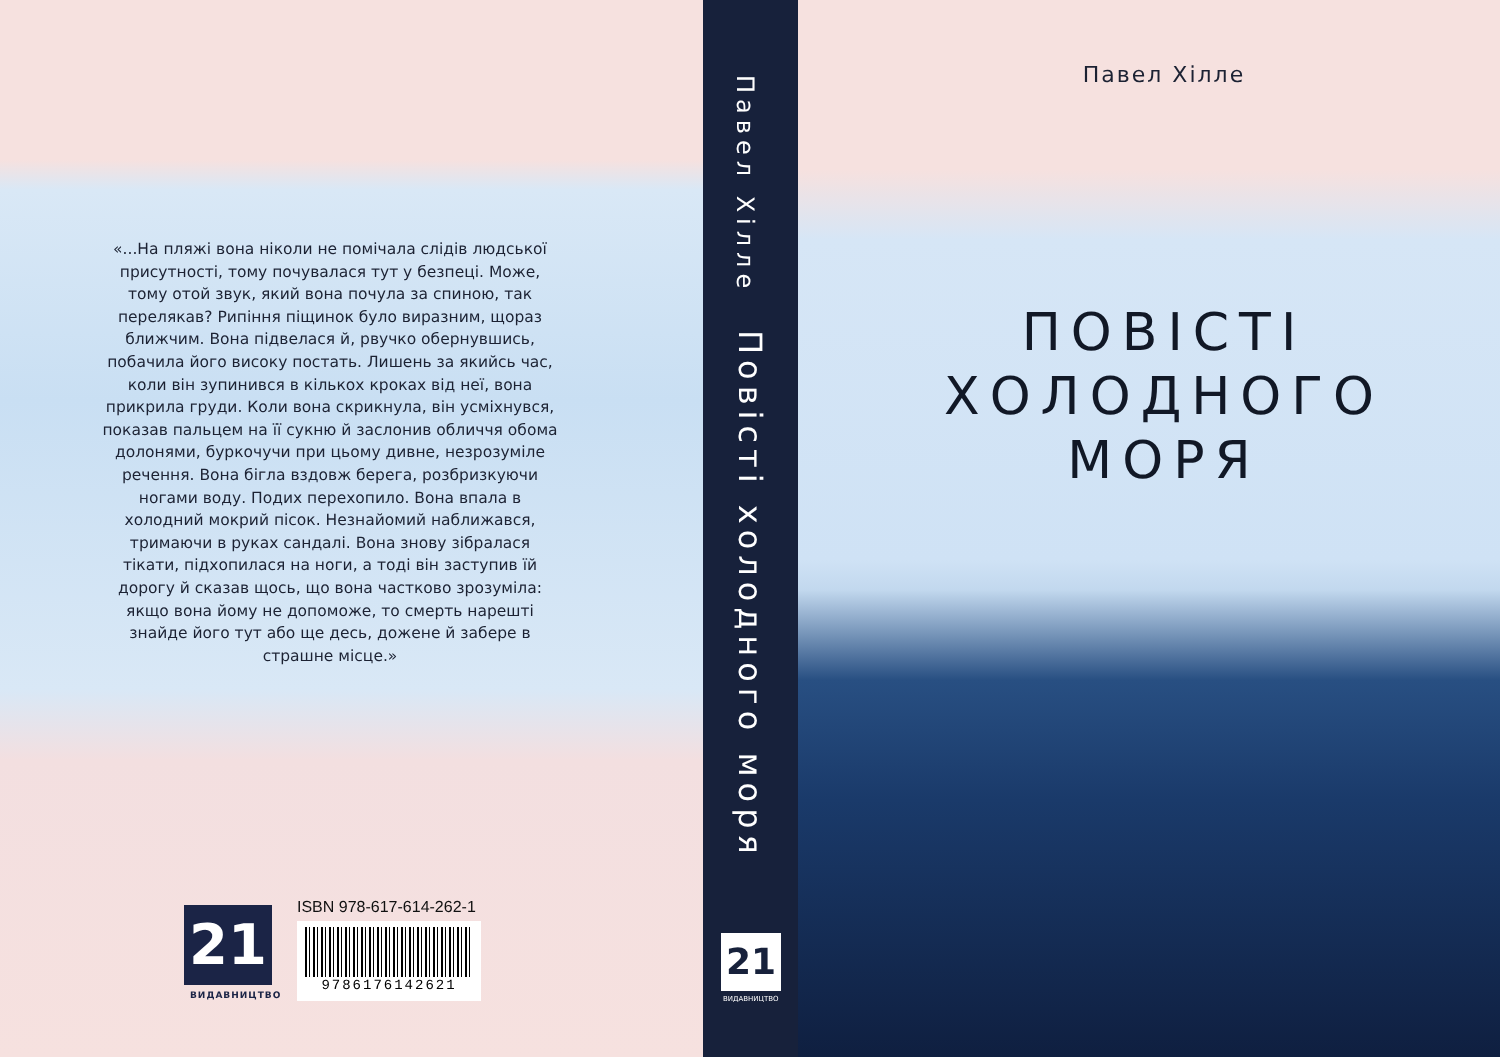«...На пляжі вона ніколи не помічала слідів людської присутності, тому почувалася тут у безпеці. Може, тому отой звук, який вона почула за спиною, так перелякав? Рипіння піщинок було виразним, щораз ближчим. Вона підвелася й, рвучко обернувшись, побачила його високу постать. Лишень за якийсь час, коли він зупинився в кількох кроках від неї, вона прикрила груди. Коли вона скрикнула, він усміхнувся, показав пальцем на її сукню й заслонив обличчя обома долонями, буркочучи при цьому дивне, незрозуміле речення. Вона бігла вздовж берега, розбризкуючи ногами воду. Подих перехопило. Вона впала в холодний мокрий пісок. Незнайомий наближався, тримаючи в руках сандалі. Вона знову зібралася тікати, підхопилася на ноги, а тоді він заступив їй дорогу й сказав щось, що вона частково зрозуміла: якщо вона йому не допоможе, то смерть нарешті знайде його тут або ще десь, дожене й забере в страшне місце.»
21
ВИДАВНИЦТВО
ISBN 978-617-614-262-1
9786176142621
Павел Хілле
Повісті холодного моря
21
ВИДАВНИЦТВО
Павел Хілле
ПОВІСТІ
ХОЛОДНОГО
МОРЯ